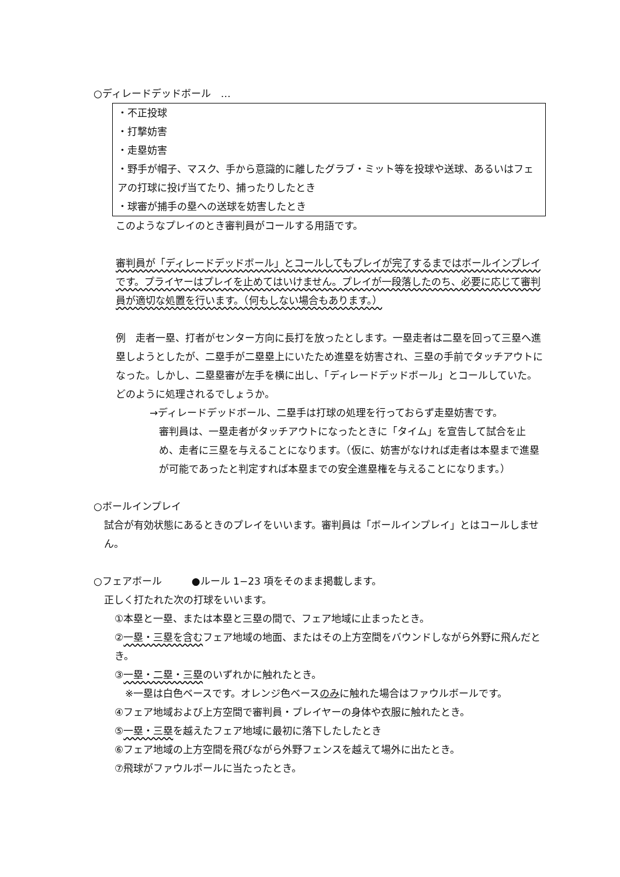○ディレードデッドボール　…
・不正投球
・打撃妨害
・走塁妨害
・野手が帽子、マスク、手から意識的に離したグラブ・ミット等を投球や送球、あるいはフェアの打球に投げ当てたり、捕ったりしたとき
・球審が捕手の塁への送球を妨害したとき
このようなプレイのとき審判員がコールする用語です。
審判員が「ディレードデッドボール」とコールしてもプレイが完了するまではボールインプレイです。プライヤーはプレイを止めてはいけません。プレイが一段落したのち、必要に応じて審判員が適切な処置を行います。（何もしない場合もあります。）
例　走者一塁、打者がセンター方向に長打を放ったとします。一塁走者は二塁を回って三塁へ進塁しようとしたが、二塁手が二塁塁上にいたため進塁を妨害され、三塁の手前でタッチアウトになった。しかし、二塁塁審が左手を横に出し、「ディレードデッドボール」とコールしていた。どのように処理されるでしょうか。
→ディレードデッドボール、二塁手は打球の処理を行っておらず走塁妨害です。
審判員は、一塁走者がタッチアウトになったときに「タイム」を宣告して試合を止め、走者に三塁を与えることになります。（仮に、妨害がなければ走者は本塁まで進塁が可能であったと判定すれば本塁までの安全進塁権を与えることになります。）
○ボールインプレイ
試合が有効状態にあるときのプレイをいいます。審判員は「ボールインプレイ」とはコールしません。
○フェアボール　　　●ルール 1−23 項をそのまま掲載します。
正しく打たれた次の打球をいいます。
①本塁と一塁、または本塁と三塁の間で、フェア地域に止まったとき。
②一塁・三塁を含むフェア地域の地面、またはその上方空間をバウンドしながら外野に飛んだとき。
③一塁・二塁・三塁のいずれかに触れたとき。
※一塁は白色ベースです。オレンジ色ベースのみに触れた場合はファウルボールです。
④フェア地域および上方空間で審判員・プレイヤーの身体や衣服に触れたとき。
⑤一塁・三塁を越えたフェア地域に最初に落下したしたとき
⑥フェア地域の上方空間を飛びながら外野フェンスを越えて場外に出たとき。
⑦飛球がファウルポールに当たったとき。